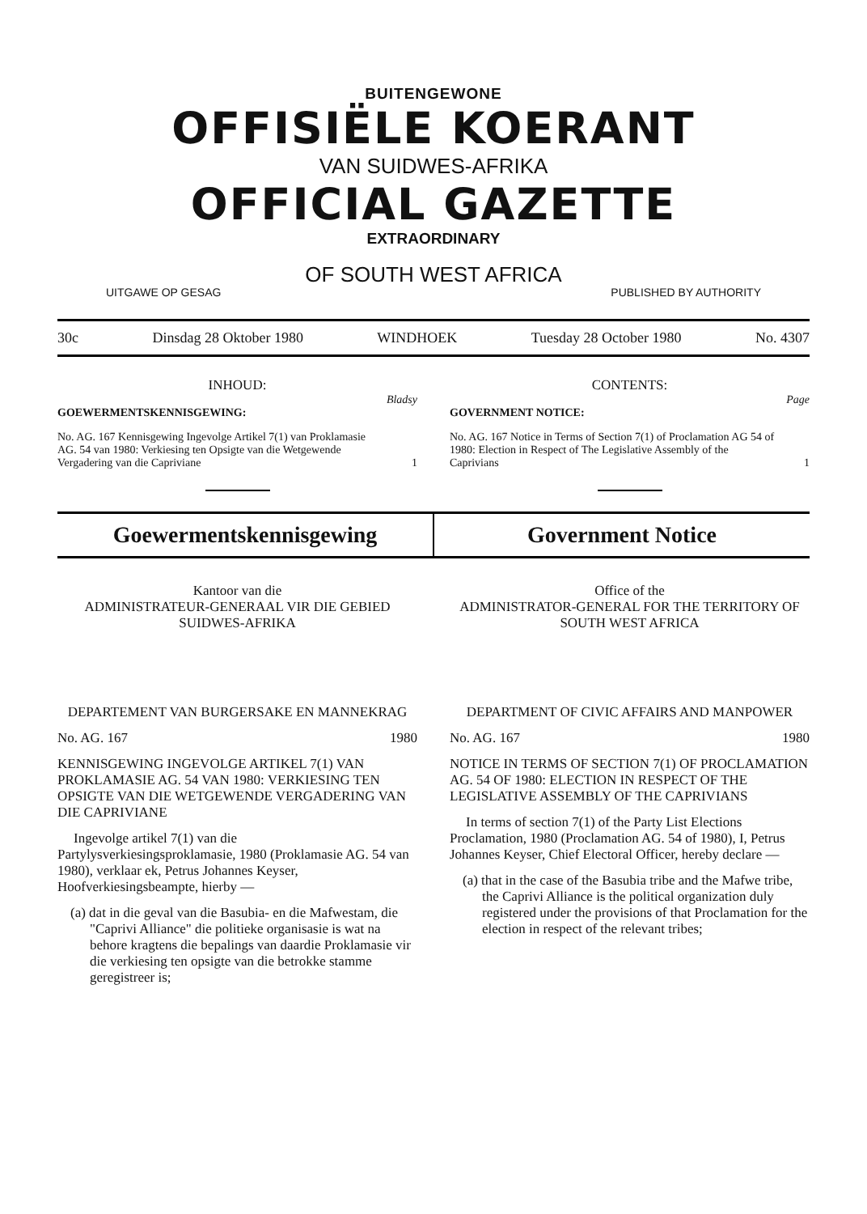BUITENGEWONE
OFFISIËLE KOERANT
VAN SUIDWES-AFRIKA
OFFICIAL GAZETTE
EXTRAORDINARY
OF SOUTH WEST AFRICA
UITGAWE OP GESAG PUBLISHED BY AUTHORITY
30c Dinsdag 28 Oktober 1980 WINDHOEK Tuesday 28 October 1980 No. 4307
INHOUD:
Bladsy
GOEWERMENTSKENNISGEWING:
No. AG. 167 Kennisgewing Ingevolge Artikel 7(1) van Proklamasie AG. 54 van 1980: Verkiesing ten Opsigte van die Wetgewende Vergadering van die Capriviane 1
CONTENTS:
Page
GOVERNMENT NOTICE:
No. AG. 167 Notice in Terms of Section 7(1) of Proclamation AG 54 of 1980: Election in Respect of The Legislative Assembly of the Caprivians 1
Goewermentskennisgewing Government Notice
Kantoor van die
ADMINISTRATEUR-GENERAAL VIR DIE GEBIED SUIDWES-AFRIKA
DEPARTEMENT VAN BURGERSAKE EN MANNEKRAG
No. AG. 167 1980
KENNISGEWING INGEVOLGE ARTIKEL 7(1) VAN PROKLAMASIE AG. 54 VAN 1980: VERKIESING TEN OPSIGTE VAN DIE WETGEWENDE VERGADERING VAN DIE CAPRIVIANE
Ingevolge artikel 7(1) van die Partylysverkiesingsproklamasie, 1980 (Proklamasie AG. 54 van 1980), verklaar ek, Petrus Johannes Keyser, Hoofverkiesingsbeampte, hierby —
(a) dat in die geval van die Basubia- en die Mafwestam, die "Caprivi Alliance" die politieke organisasie is wat na behore kragtens die bepalings van daardie Proklamasie vir die verkiesing ten opsigte van die betrokke stamme geregistreer is;
Office of the
ADMINISTRATOR-GENERAL FOR THE TERRITORY OF SOUTH WEST AFRICA
DEPARTMENT OF CIVIC AFFAIRS AND MANPOWER
No. AG. 167 1980
NOTICE IN TERMS OF SECTION 7(1) OF PROCLAMATION AG. 54 OF 1980: ELECTION IN RESPECT OF THE LEGISLATIVE ASSEMBLY OF THE CAPRIVIANS
In terms of section 7(1) of the Party List Elections Proclamation, 1980 (Proclamation AG. 54 of 1980), I, Petrus Johannes Keyser, Chief Electoral Officer, hereby declare —
(a) that in the case of the Basubia tribe and the Mafwe tribe, the Caprivi Alliance is the political organization duly registered under the provisions of that Proclamation for the election in respect of the relevant tribes;